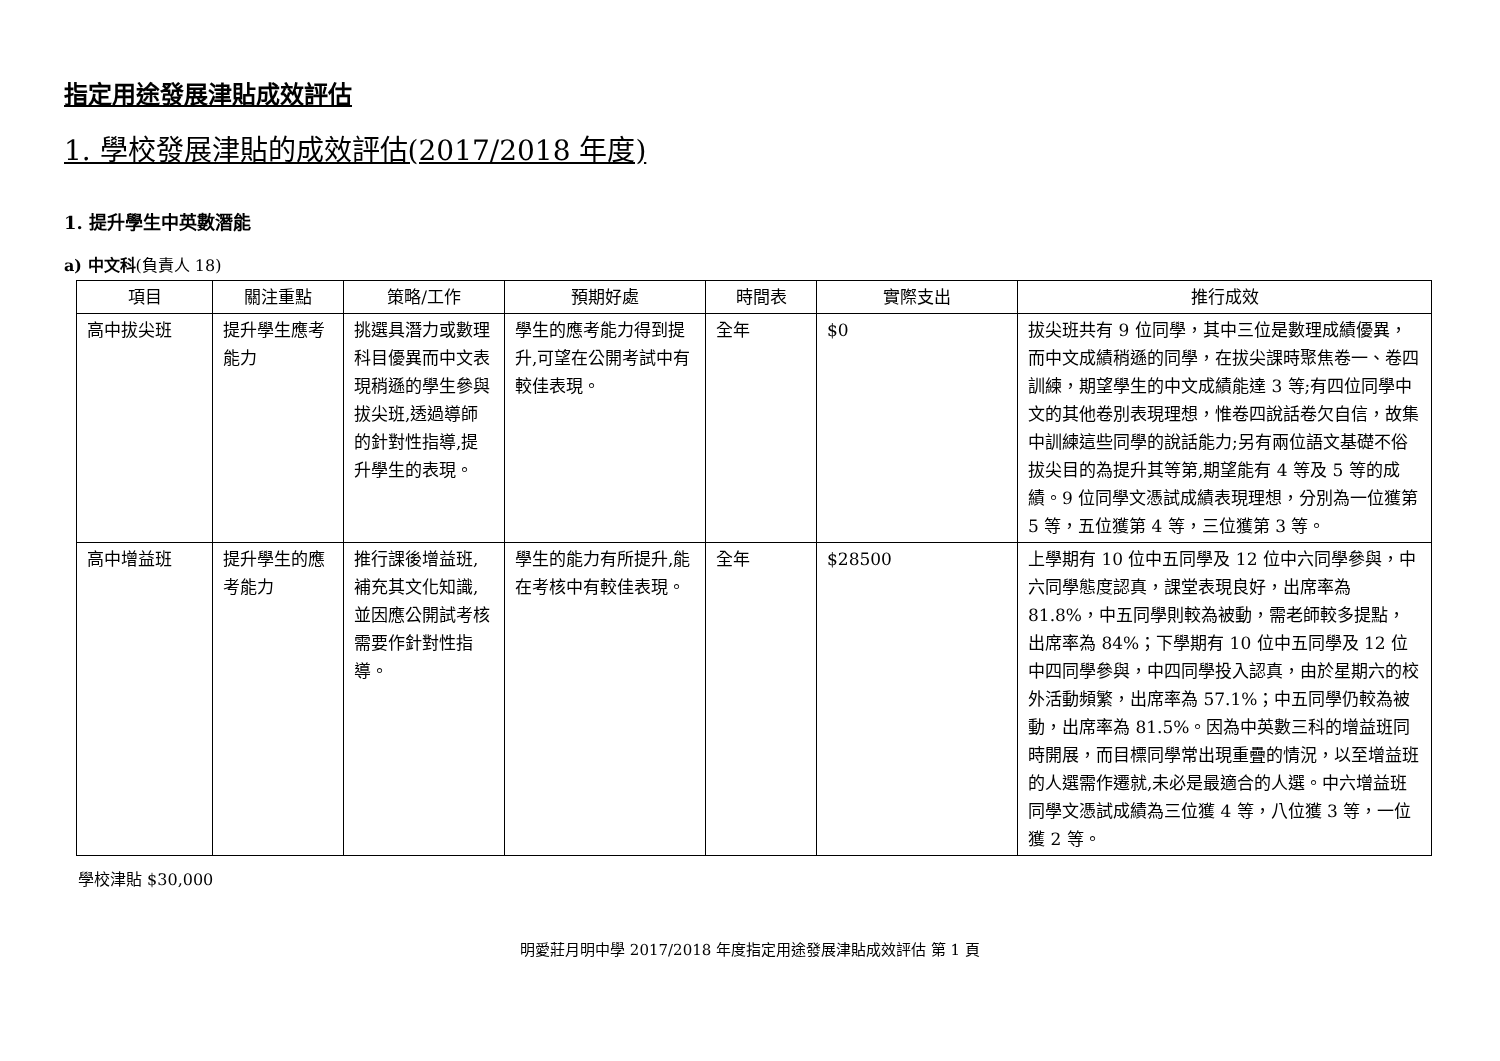指定用途發展津貼成效評估
1. 學校發展津貼的成效評估(2017/2018 年度)
1. 提升學生中英數潛能
a) 中文科(負責人 18)
| 項目 | 關注重點 | 策略/工作 | 預期好處 | 時間表 | 實際支出 | 推行成效 |
| --- | --- | --- | --- | --- | --- | --- |
| 高中拔尖班 | 提升學生應考能力 | 挑選具潛力或數理科目優異而中文表現稍遜的學生參與拔尖班,透過導師的針對性指導,提升學生的表現。 | 學生的應考能力得到提升,可望在公開考試中有較佳表現。 | 全年 | $0 | 拔尖班共有 9 位同學，其中三位是數理成績優異，而中文成績稍遜的同學，在拔尖課時聚焦卷一、卷四訓練，期望學生的中文成績能達 3 等;有四位同學中文的其他卷別表現理想，惟卷四說話卷欠自信，故集中訓練這些同學的說話能力;另有兩位語文基礎不俗拔尖目的為提升其等第,期望能有 4 等及 5 等的成績。9 位同學文憑試成績表現理想，分別為一位獲第 5 等，五位獲第 4 等，三位獲第 3 等。 |
| 高中增益班 | 提升學生的應考能力 | 推行課後增益班,補充其文化知識,並因應公開試考核需要作針對性指導。 | 學生的能力有所提升,能在考核中有較佳表現。 | 全年 | $28500 | 上學期有 10 位中五同學及 12 位中六同學參與，中六同學態度認真，課堂表現良好，出席率為 81.8%，中五同學則較為被動，需老師較多提點，出席率為 84%；下學期有 10 位中五同學及 12 位中四同學參與，中四同學投入認真，由於星期六的校外活動頻繁，出席率為 57.1%；中五同學仍較為被動，出席率為 81.5%。因為中英數三科的增益班同時開展，而目標同學常出現重疊的情況，以至增益班的人選需作遷就,未必是最適合的人選。中六增益班同學文憑試成績為三位獲 4 等，八位獲 3 等，一位獲 2 等。 |
學校津貼 $30,000
明愛莊月明中學 2017/2018 年度指定用途發展津貼成效評估 第 1 頁